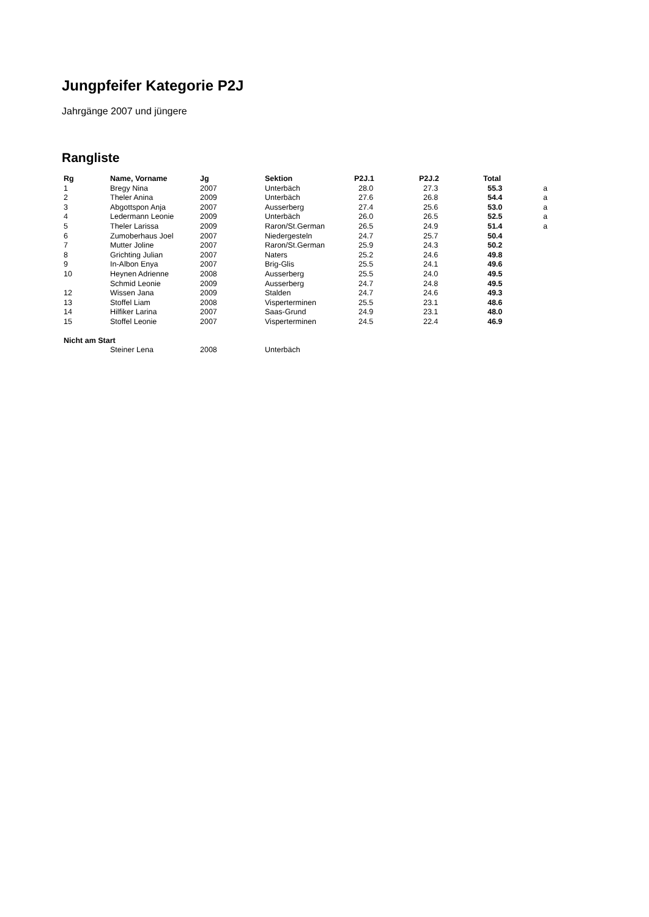Jungpfeifer Kategorie P2J
Jahrgänge 2007 und jüngere
Rangliste
| Rg | Name, Vorname | Jg | Sektion | P2J.1 | P2J.2 | Total | |
| --- | --- | --- | --- | --- | --- | --- | --- |
| 1 | Bregy Nina | 2007 | Unterbäch | 28.0 | 27.3 | 55.3 | a |
| 2 | Theler Anina | 2009 | Unterbäch | 27.6 | 26.8 | 54.4 | a |
| 3 | Abgottspon Anja | 2007 | Ausserberg | 27.4 | 25.6 | 53.0 | a |
| 4 | Ledermann Leonie | 2009 | Unterbäch | 26.0 | 26.5 | 52.5 | a |
| 5 | Theler Larissa | 2009 | Raron/St.German | 26.5 | 24.9 | 51.4 | a |
| 6 | Zumoberhaus Joel | 2007 | Niedergesteln | 24.7 | 25.7 | 50.4 | |
| 7 | Mutter Joline | 2007 | Raron/St.German | 25.9 | 24.3 | 50.2 | |
| 8 | Grichting Julian | 2007 | Naters | 25.2 | 24.6 | 49.8 | |
| 9 | In-Albon Enya | 2007 | Brig-Glis | 25.5 | 24.1 | 49.6 | |
| 10 | Heynen Adrienne | 2008 | Ausserberg | 25.5 | 24.0 | 49.5 | |
| | Schmid Leonie | 2009 | Ausserberg | 24.7 | 24.8 | 49.5 | |
| 12 | Wissen Jana | 2009 | Stalden | 24.7 | 24.6 | 49.3 | |
| 13 | Stoffel Liam | 2008 | Visperterminen | 25.5 | 23.1 | 48.6 | |
| 14 | Hilfiker Larina | 2007 | Saas-Grund | 24.9 | 23.1 | 48.0 | |
| 15 | Stoffel Leonie | 2007 | Visperterminen | 24.5 | 22.4 | 46.9 | |
| Nicht am Start | | | | | | | |
| | Steiner Lena | 2008 | Unterbäch | | | | |